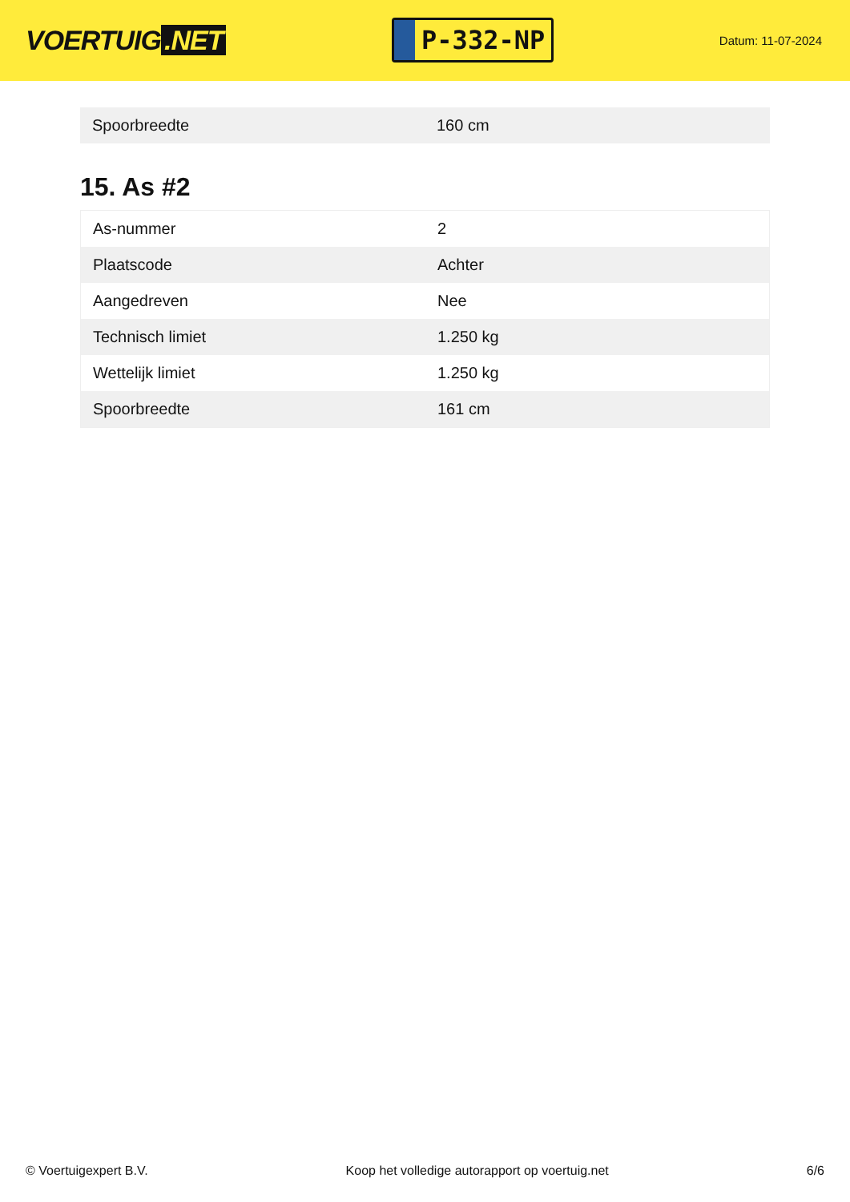VOERTUIG.NET
P-332-NP
Datum: 11-07-2024
| Spoorbreedte | 160 cm |
15. As #2
| As-nummer | 2 |
| Plaatscode | Achter |
| Aangedreven | Nee |
| Technisch limiet | 1.250 kg |
| Wettelijk limiet | 1.250 kg |
| Spoorbreedte | 161 cm |
© Voertuigexpert B.V. Koop het volledige autorapport op voertuig.net 6/6